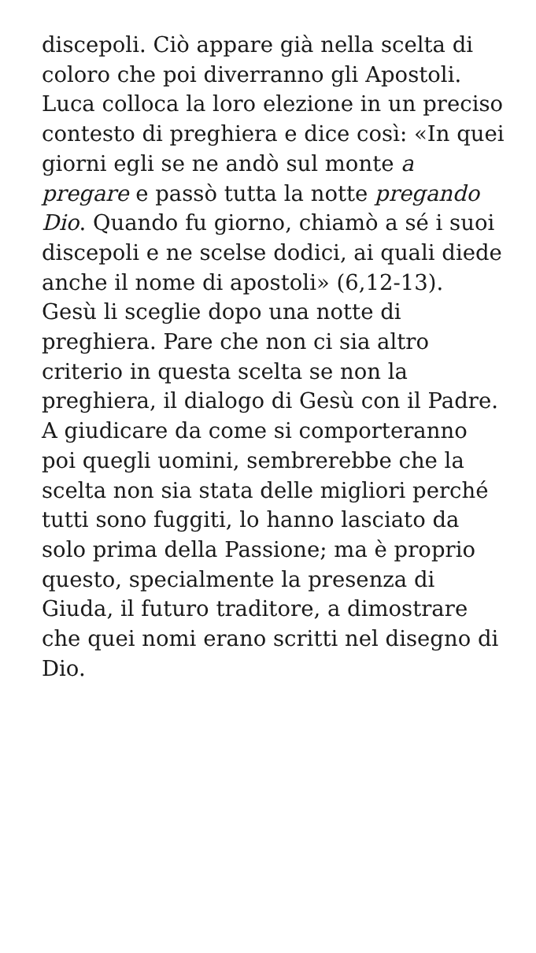discepoli. Ciò appare già nella scelta di coloro che poi diverranno gli Apostoli. Luca colloca la loro elezione in un preciso contesto di preghiera e dice così: «In quei giorni egli se ne andò sul monte a pregare e passò tutta la notte pregando Dio. Quando fu giorno, chiamò a sé i suoi discepoli e ne scelse dodici, ai quali diede anche il nome di apostoli» (6,12-13). Gesù li sceglie dopo una notte di preghiera. Pare che non ci sia altro criterio in questa scelta se non la preghiera, il dialogo di Gesù con il Padre. A giudicare da come si comporteranno poi quegli uomini, sembrerebbe che la scelta non sia stata delle migliori perché tutti sono fuggiti, lo hanno lasciato da solo prima della Passione; ma è proprio questo, specialmente la presenza di Giuda, il futuro traditore, a dimostrare che quei nomi erano scritti nel disegno di Dio.